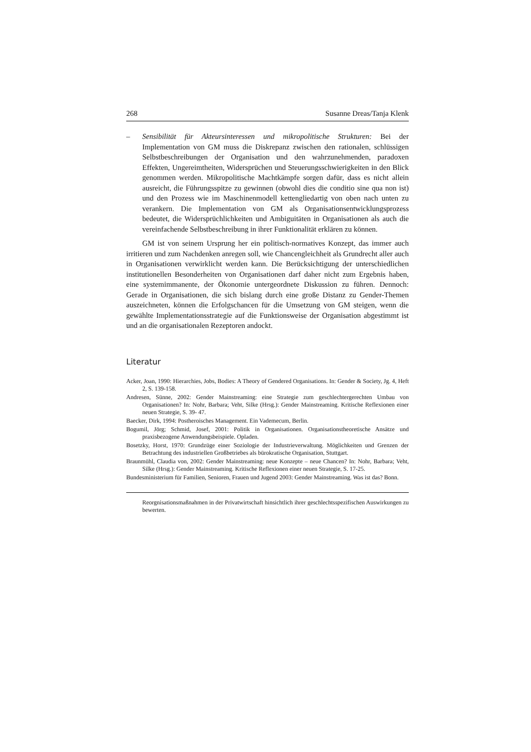268 Susanne Dreas/Tanja Klenk
– Sensibilität für Akteursinteressen und mikropolitische Strukturen: Bei der Implementation von GM muss die Diskrepanz zwischen den rationalen, schlüssigen Selbstbeschreibungen der Organisation und den wahrzunehmenden, paradoxen Effekten, Ungereimtheiten, Widersprüchen und Steuerungsschwierigkeiten in den Blick genommen werden. Mikropolitische Machtkämpfe sorgen dafür, dass es nicht allein ausreicht, die Führungsspitze zu gewinnen (obwohl dies die conditio sine qua non ist) und den Prozess wie im Maschinenmodell kettengliedartig von oben nach unten zu verankern. Die Implementation von GM als Organisationsentwicklungsprozess bedeutet, die Widersprüchlichkeiten und Ambiguitäten in Organisationen als auch die vereinfachende Selbstbeschreibung in ihrer Funktionalität erklären zu können.
GM ist von seinem Ursprung her ein politisch-normatives Konzept, das immer auch irritieren und zum Nachdenken anregen soll, wie Chancengleichheit als Grundrecht aller auch in Organisationen verwirklicht werden kann. Die Berücksichtigung der unterschiedlichen institutionellen Besonderheiten von Organisationen darf daher nicht zum Ergebnis haben, eine systemimmanente, der Ökonomie untergeordnete Diskussion zu führen. Dennoch: Gerade in Organisationen, die sich bislang durch eine große Distanz zu Gender-Themen auszeichneten, können die Erfolgschancen für die Umsetzung von GM steigen, wenn die gewählte Implementationsstrategie auf die Funktionsweise der Organisation abgestimmt ist und an die organisationalen Rezeptoren andockt.
Literatur
Acker, Joan, 1990: Hierarchies, Jobs, Bodies: A Theory of Gendered Organisations. In: Gender & Society, Jg. 4, Heft 2, S. 139-158.
Andresen, Sünne, 2002: Gender Mainstreaming: eine Strategie zum geschlechtergerechten Umbau von Organisationen? In: Nohr, Barbara; Veht, Silke (Hrsg.): Gender Mainstreaming. Kritische Reflexionen einer neuen Strategie, S. 39- 47.
Baecker, Dirk, 1994: Postheroisches Management. Ein Vademecum, Berlin.
Bogumil, Jörg; Schmid, Josef, 2001: Politik in Organisationen. Organisationstheoretische Ansätze und praxisbezogene Anwendungsbeispiele. Opladen.
Bosetzky, Horst, 1970: Grundzüge einer Soziologie der Industrieverwaltung. Möglichkeiten und Grenzen der Betrachtung des industriellen Großbetriebes als bürokratische Organisation, Stuttgart.
Braunmühl, Claudia von, 2002: Gender Mainstreaming: neue Konzepte – neue Chancen? In: Nohr, Barbara; Veht, Silke (Hrsg.): Gender Mainstreaming. Kritische Reflexionen einer neuen Strategie, S. 17-25.
Bundesministerium für Familien, Senioren, Frauen und Jugend 2003: Gender Mainstreaming. Was ist das? Bonn.
Reorgnisationsmaßnahmen in der Privatwirtschaft hinsichtlich ihrer geschlechtsspezifischen Auswirkungen zu bewerten.